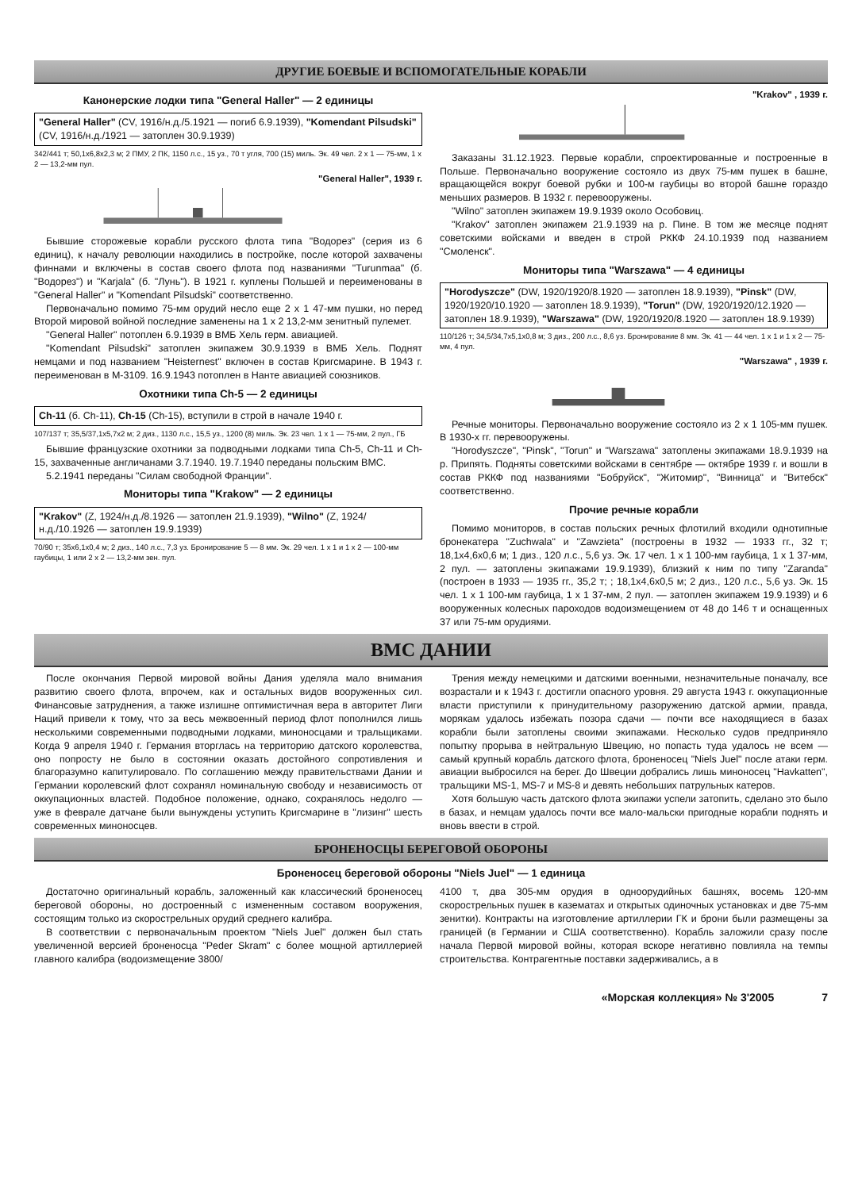ДРУГИЕ БОЕВЫЕ И ВСПОМОГАТЕЛЬНЫЕ КОРАБЛИ
Канонерские лодки типа "General Haller" — 2 единицы
"General Haller" (CV, 1916/н.д./5.1921 — погиб 6.9.1939), "Komendant Pilsudski" (CV, 1916/н.д./1921 — затоплен 30.9.1939)
342/441 т; 50,1x6,8x2,3 м; 2 ПМУ, 2 ПК, 1150 л.с., 15 уз., 70 т угля, 700 (15) миль. Эк. 49 чел. 2 x 1 — 75-мм, 1 x 2 — 13,2-мм пул.
"General Haller", 1939 г.
Бывшие сторожевые корабли русского флота типа "Водорез" (серия из 6 единиц), к началу революции находились в постройке, после которой захвачены финнами и включены в состав своего флота под названиями "Turunmaa" (б. "Водорез") и "Karjala" (б. "Лунь"). В 1921 г. куплены Польшей и переименованы в "General Haller" и "Komendant Pilsudski" соответственно.
Первоначально помимо 75-мм орудий несло еще 2 x 1 47-мм пушки, но перед Второй мировой войной последние заменены на 1 x 2 13,2-мм зенитный пулемет.
"General Haller" потоплен 6.9.1939 в ВМБ Хель герм. авиацией.
"Komendant Pilsudski" затоплен экипажем 30.9.1939 в ВМБ Хель. Поднят немцами и под названием "Heisternest" включен в состав Кригсмарине. В 1943 г. переименован в M-3109. 16.9.1943 потоплен в Нанте авиацией союзников.
Охотники типа Ch-5 — 2 единицы
Ch-11 (б. Ch-11), Ch-15 (Ch-15), вступили в строй в начале 1940 г.
107/137 т; 35,5/37,1x5,7x2 м; 2 диз., 1130 л.с., 15,5 уз., 1200 (8) миль. Эк. 23 чел. 1 x 1 — 75-мм, 2 пул., ГБ
Бывшие французские охотники за подводными лодками типа Ch-5, Ch-11 и Ch-15, захваченные англичанами 3.7.1940. 19.7.1940 переданы польским ВМС.
5.2.1941 переданы "Силам свободной Франции".
Мониторы типа "Krakow" — 2 единицы
"Krakov" (Z, 1924/н.д./8.1926 — затоплен 21.9.1939), "Wilno" (Z, 1924/н.д./10.1926 — затоплен 19.9.1939)
70/90 т; 35x6,1x0,4 м; 2 диз., 140 л.с., 7,3 уз. Бронирование 5 — 8 мм. Эк. 29 чел. 1 x 1 и 1 x 2 — 100-мм гаубицы, 1 или 2 x 2 — 13,2-мм зен. пул.
"Krakov" , 1939 г.
Заказаны 31.12.1923. Первые корабли, спроектированные и построенные в Польше. Первоначально вооружение состояло из двух 75-мм пушек в башне, вращающейся вокруг боевой рубки и 100-м гаубицы во второй башне гораздо меньших размеров. В 1932 г. перевооружены.
"Wilno" затоплен экипажем 19.9.1939 около Особовиц.
"Krakov" затоплен экипажем 21.9.1939 на р. Пине. В том же месяце поднят советскими войсками и введен в строй РККФ 24.10.1939 под названием "Смоленск".
Мониторы типа "Warszawa" — 4 единицы
"Horodyszcze" (DW, 1920/1920/8.1920 — затоплен 18.9.1939), "Pinsk" (DW, 1920/1920/10.1920 — затоплен 18.9.1939), "Torun" (DW, 1920/1920/12.1920 — затоплен 18.9.1939), "Warszawa" (DW, 1920/1920/8.1920 — затоплен 18.9.1939)
110/126 т; 34,5/34,7x5,1x0,8 м; 3 диз., 200 л.с., 8,6 уз. Бронирование 8 мм. Эк. 41 — 44 чел. 1 x 1 и 1 x 2 — 75-мм, 4 пул.
"Warszawa" , 1939 г.
Речные мониторы. Первоначально вооружение состояло из 2 x 1 105-мм пушек. В 1930-х гг. перевооружены.
"Horodyszcze", "Pinsk", "Torun" и "Warszawa" затоплены экипажами 18.9.1939 на р. Припять. Подняты советскими войсками в сентябре — октябре 1939 г. и вошли в состав РККФ под названиями "Бобруйск", "Житомир", "Винница" и "Витебск" соответственно.
Прочие речные корабли
Помимо мониторов, в состав польских речных флотилий входили однотипные бронекатера "Zuchwala" и "Zawzieta" (построены в 1932 — 1933 гг., 32 т; 18,1x4,6x0,6 м; 1 диз., 120 л.с., 5,6 уз. Эк. 17 чел. 1 x 1 100-мм гаубица, 1 x 1 37-мм, 2 пул. — затоплены экипажами 19.9.1939), близкий к ним по типу "Zaranda" (построен в 1933 — 1935 гг., 35,2 т; ; 18,1x4,6x0,5 м; 2 диз., 120 л.с., 5,6 уз. Эк. 15 чел. 1 x 1 100-мм гаубица, 1 x 1 37-мм, 2 пул. — затоплен экипажем 19.9.1939) и 6 вооруженных колесных пароходов водоизмещением от 48 до 146 т и оснащенных 37 или 75-мм орудиями.
ВМС ДАНИИ
После окончания Первой мировой войны Дания уделяла мало внимания развитию своего флота, впрочем, как и остальных видов вооруженных сил. Финансовые затруднения, а также излишне оптимистичная вера в авторитет Лиги Наций привели к тому, что за весь межвоенный период флот пополнился лишь несколькими современными подводными лодками, миноносцами и тральщиками. Когда 9 апреля 1940 г. Германия вторглась на территорию датского королевства, оно попросту не было в состоянии оказать достойного сопротивления и благоразумно капитулировало. По соглашению между правительствами Дании и Германии королевский флот сохранял номинальную свободу и независимость от оккупационных властей. Подобное положение, однако, сохранялось недолго — уже в феврале датчане были вынуждены уступить Кригсмарине в "лизинг" шесть современных миноносцев.
Трения между немецкими и датскими военными, незначительные поначалу, все возрастали и к 1943 г. достигли опасного уровня. 29 августа 1943 г. оккупационные власти приступили к принудительному разоружению датской армии, правда, морякам удалось избежать позора сдачи — почти все находящиеся в базах корабли были затоплены своими экипажами. Несколько судов предприняло попытку прорыва в нейтральную Швецию, но попасть туда удалось не всем — самый крупный корабль датского флота, броненосец "Niels Juel" после атаки герм. авиации выбросился на берег. До Швеции добрались лишь миноносец "Havkatten", тральщики MS-1, MS-7 и MS-8 и девять небольших патрульных катеров.
Хотя большую часть датского флота экипажи успели затопить, сделано это было в базах, и немцам удалось почти все мало-мальски пригодные корабли поднять и вновь ввести в строй.
БРОНЕНОСЦЫ БЕРЕГОВОЙ ОБОРОНЫ
Броненосец береговой обороны "Niels Juel" — 1 единица
Достаточно оригинальный корабль, заложенный как классический броненосец береговой обороны, но достроенный с измененным составом вооружения, состоящим только из скорострельных орудий среднего калибра.
В соответствии с первоначальным проектом "Niels Juel" должен был стать увеличенной версией броненосца "Peder Skram" с более мощной артиллерией главного калибра (водоизмещение 3800/
4100 т, два 305-мм орудия в одноорудийных башнях, восемь 120-мм скорострельных пушек в казематах и открытых одиночных установках и две 75-мм зенитки). Контракты на изготовление артиллерии ГК и брони были размещены за границей (в Германии и США соответственно). Корабль заложили сразу после начала Первой мировой войны, которая вскоре негативно повлияла на темпы строительства. Контрагентные поставки задерживались, а в
«Морская коллекция» № 3'2005 7